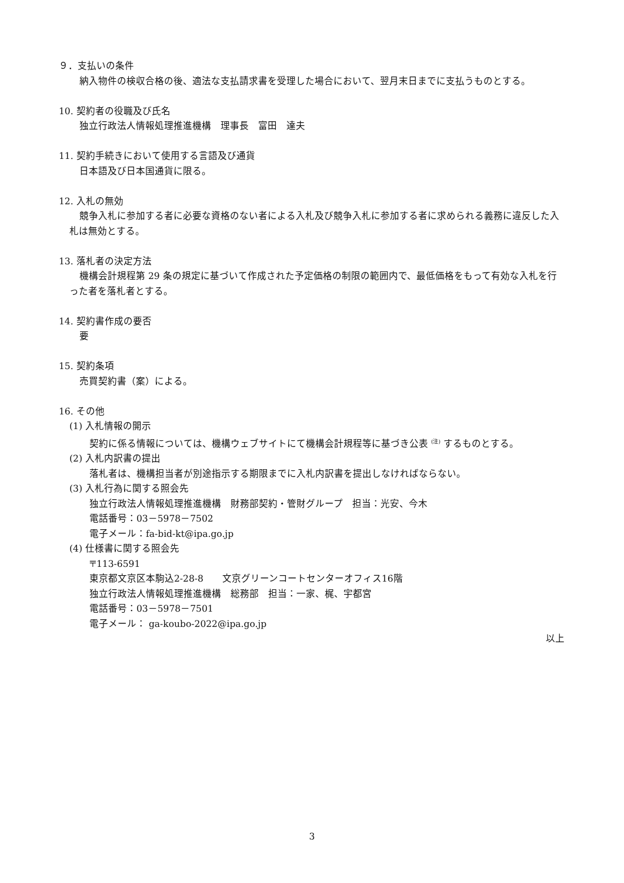９．支払いの条件
納入物件の検収合格の後、適法な支払請求書を受理した場合において、翌月末日までに支払うものとする。
10. 契約者の役職及び氏名
独立行政法人情報処理推進機構　理事長　富田　達夫
11. 契約手続きにおいて使用する言語及び通貨
日本語及び日本国通貨に限る。
12. 入札の無効
競争入札に参加する者に必要な資格のない者による入札及び競争入札に参加する者に求められる義務に違反した入札は無効とする。
13. 落札者の決定方法
機構会計規程第 29 条の規定に基づいて作成された予定価格の制限の範囲内で、最低価格をもって有効な入札を行った者を落札者とする。
14. 契約書作成の要否
要
15. 契約条項
売買契約書（案）による。
16. その他
(1) 入札情報の開示
契約に係る情報については、機構ウェブサイトにて機構会計規程等に基づき公表 <sup>(注)</sup> するものとする。
(2) 入札内訳書の提出
落札者は、機構担当者が別途指示する期限までに入札内訳書を提出しなければならない。
(3) 入札行為に関する照会先
独立行政法人情報処理推進機構　財務部契約・管財グループ　担当：光安、今木
電話番号：03－5978－7502
電子メール：fa-bid-kt@ipa.go.jp
(4) 仕様書に関する照会先
〒113-6591
東京都文京区本駒込2-28-8　　文京グリーンコートセンターオフィス16階
独立行政法人情報処理推進機構　総務部　担当：一家、梶、宇都宮
電話番号：03－5978－7501
電子メール： ga-koubo-2022@ipa.go.jp
以上
3